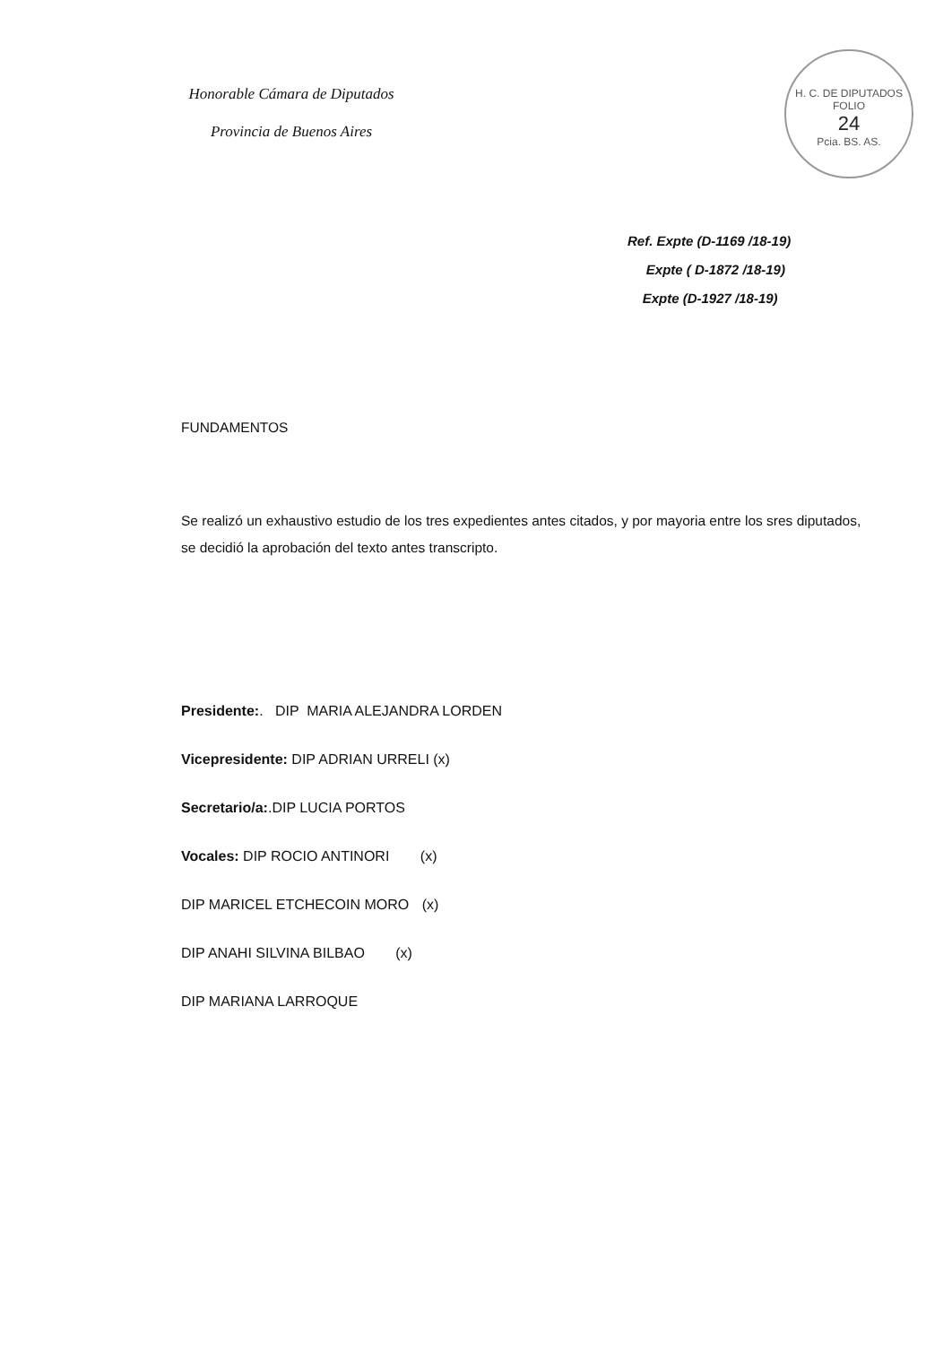Honorable Cámara de Diputados
Provincia de Buenos Aires
H. C. DE DIPUTADOS
FOLIO
24
Pcia. BS. AS.
Ref. Expte (D-1169 /18-19)
Expte ( D-1872 /18-19)
Expte (D-1927 /18-19)
FUNDAMENTOS
Se realizó un exhaustivo estudio de los tres expedientes antes citados, y por mayoria entre los sres diputados, se decidió la aprobación del texto antes transcripto.
Presidente:. DIP MARIA ALEJANDRA LORDEN
Vicepresidente: DIP ADRIAN URRELI (x)
Secretario/a:.DIP LUCIA PORTOS
Vocales: DIP ROCIO ANTINORI (x)
DIP MARICEL ETCHECOIN MORO (x)
DIP ANAHI SILVINA BILBAO (x)
DIP MARIANA LARROQUE